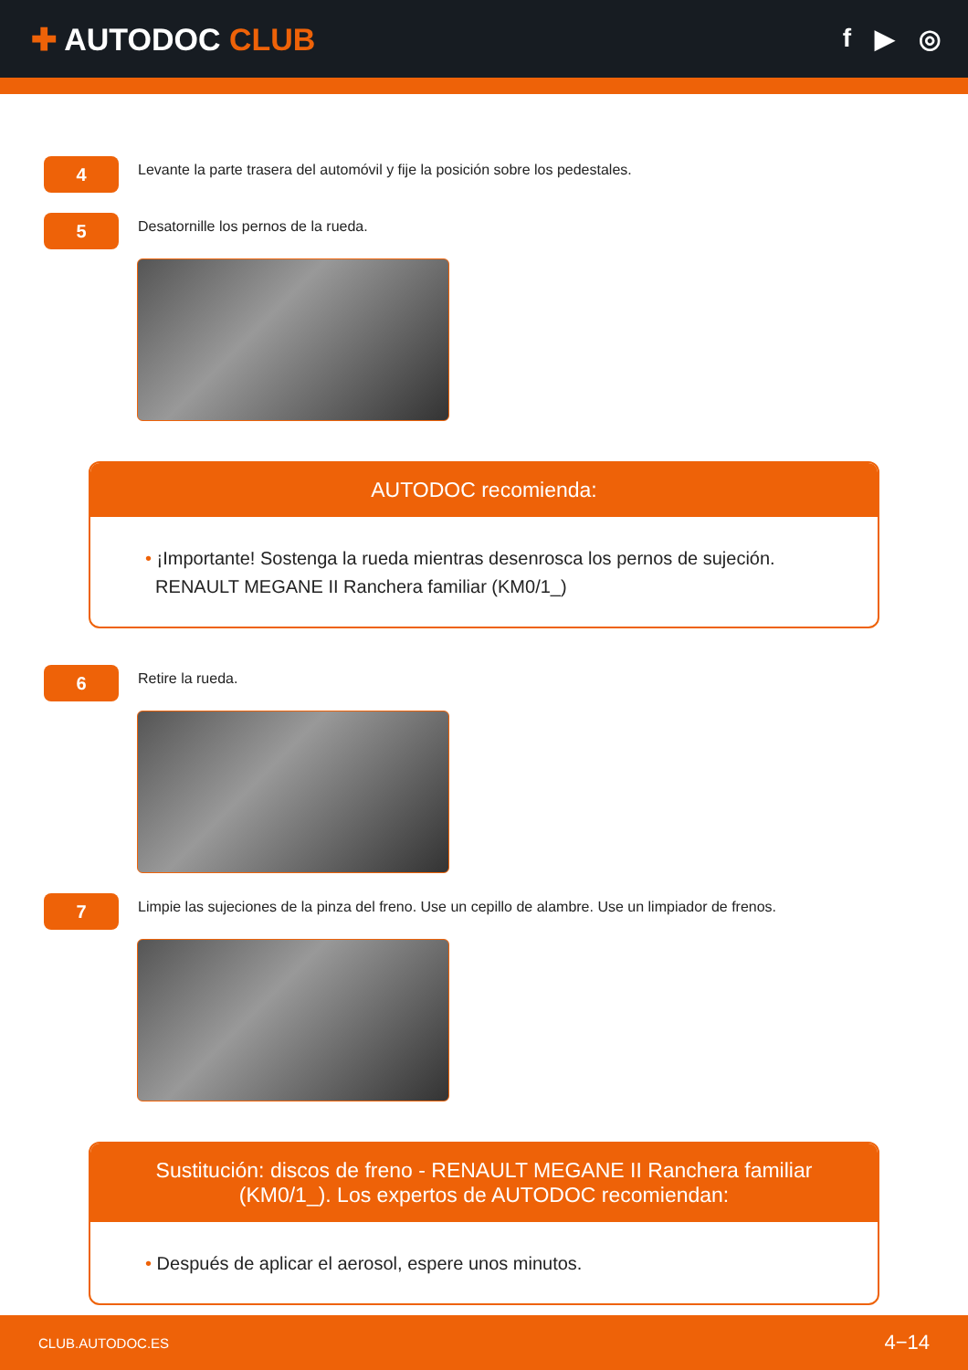✚ AUTODOC CLUB
f ▶ ◎
4
Levante la parte trasera del automóvil y fije la posición sobre los pedestales.
5
Desatornille los pernos de la rueda.
AUTODOC recomienda:
• ¡Importante! Sostenga la rueda mientras desenrosca los pernos de sujeción.
RENAULT MEGANE II Ranchera familiar (KM0/1_)
6
Retire la rueda.
7
Limpie las sujeciones de la pinza del freno. Use un cepillo de alambre. Use un limpiador de frenos.
Sustitución: discos de freno - RENAULT MEGANE II Ranchera familiar (KM0/1_). Los expertos de AUTODOC recomiendan:
• Después de aplicar el aerosol, espere unos minutos.
CLUB.AUTODOC.ES 4−14